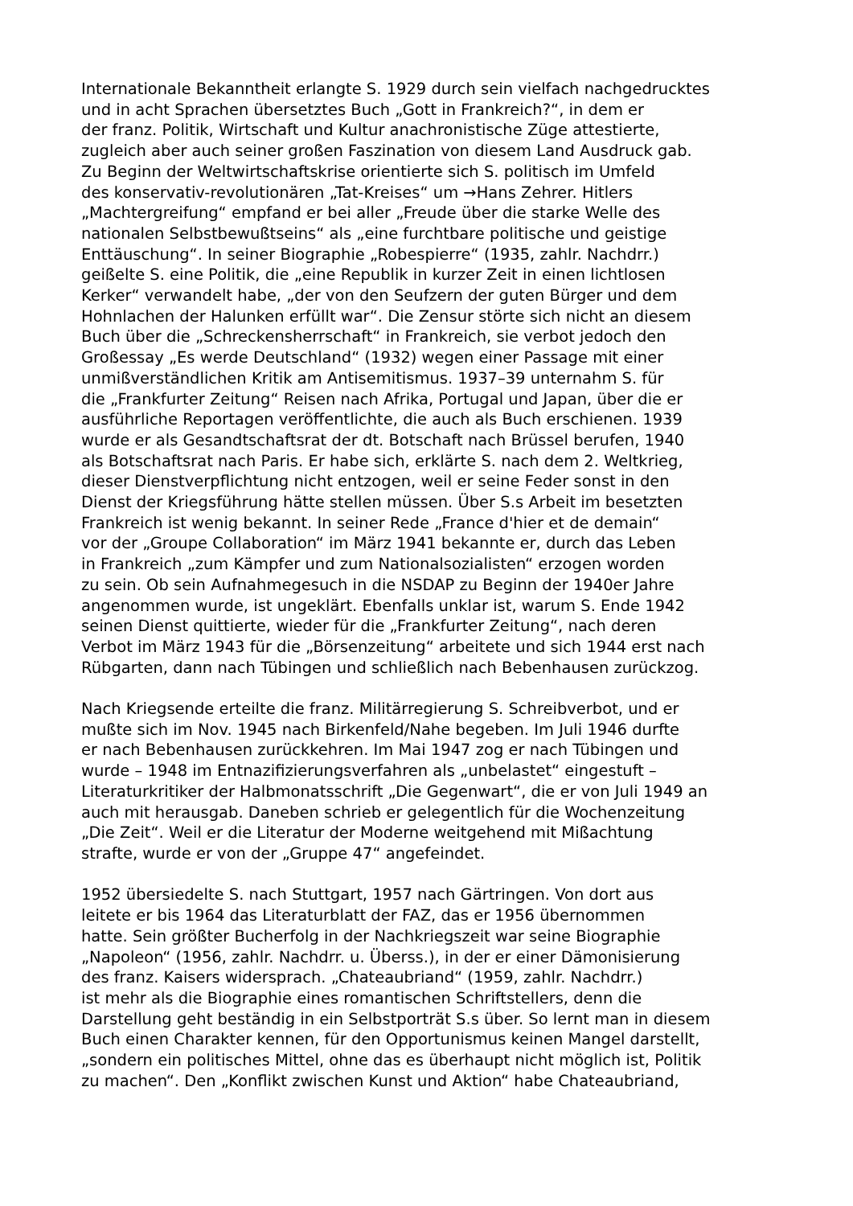Internationale Bekanntheit erlangte S. 1929 durch sein vielfach nachgedrucktes
und in acht Sprachen übersetztes Buch „Gott in Frankreich?“, in dem er
der franz. Politik, Wirtschaft und Kultur anachronistische Züge attestierte,
zugleich aber auch seiner großen Faszination von diesem Land Ausdruck gab.
Zu Beginn der Weltwirtschaftskrise orientierte sich S. politisch im Umfeld
des konservativ-revolutionären „Tat-Kreises“ um →Hans Zehrer. Hitlers
„Machtergreifung“ empfand er bei aller „Freude über die starke Welle des
nationalen Selbstbewußtseins“ als „eine furchtbare politische und geistige
Enttäuschung“. In seiner Biographie „Robespierre“ (1935, zahlr. Nachdrr.)
geißelte S. eine Politik, die „eine Republik in kurzer Zeit in einen lichtlosen
Kerker“ verwandelt habe, „der von den Seufzern der guten Bürger und dem
Hohnlachen der Halunken erfüllt war“. Die Zensur störte sich nicht an diesem
Buch über die „Schreckensherrschaft“ in Frankreich, sie verbot jedoch den
Großessay „Es werde Deutschland“ (1932) wegen einer Passage mit einer
unmißverständlichen Kritik am Antisemitismus. 1937–39 unternahm S. für
die „Frankfurter Zeitung“ Reisen nach Afrika, Portugal und Japan, über die er
ausführliche Reportagen veröffentlichte, die auch als Buch erschienen. 1939
wurde er als Gesandtschaftsrat der dt. Botschaft nach Brüssel berufen, 1940
als Botschaftsrat nach Paris. Er habe sich, erklärte S. nach dem 2. Weltkrieg,
dieser Dienstverpflichtung nicht entzogen, weil er seine Feder sonst in den
Dienst der Kriegsführung hätte stellen müssen. Über S.s Arbeit im besetzten
Frankreich ist wenig bekannt. In seiner Rede „France d'hier et de demain“
vor der „Groupe Collaboration“ im März 1941 bekannte er, durch das Leben
in Frankreich „zum Kämpfer und zum Nationalsozialisten“ erzogen worden
zu sein. Ob sein Aufnahmegesuch in die NSDAP zu Beginn der 1940er Jahre
angenommen wurde, ist ungeklärt. Ebenfalls unklar ist, warum S. Ende 1942
seinen Dienst quittierte, wieder für die „Frankfurter Zeitung“, nach deren
Verbot im März 1943 für die „Börsenzeitung“ arbeitete und sich 1944 erst nach
Rübgarten, dann nach Tübingen und schließlich nach Bebenhausen zurückzog.
Nach Kriegsende erteilte die franz. Militärregierung S. Schreibverbot, und er
mußte sich im Nov. 1945 nach Birkenfeld/Nahe begeben. Im Juli 1946 durfte
er nach Bebenhausen zurückkehren. Im Mai 1947 zog er nach Tübingen und
wurde – 1948 im Entnazifizierungsverfahren als „unbelastet“ eingestuft –
Literaturkritiker der Halbmonatsschrift „Die Gegenwart“, die er von Juli 1949 an
auch mit herausgab. Daneben schrieb er gelegentlich für die Wochenzeitung
„Die Zeit“. Weil er die Literatur der Moderne weitgehend mit Mißachtung
strafte, wurde er von der „Gruppe 47“ angefeindet.
1952 übersiedelte S. nach Stuttgart, 1957 nach Gärtringen. Von dort aus
leitete er bis 1964 das Literaturblatt der FAZ, das er 1956 übernommen
hatte. Sein größter Bucherfolg in der Nachkriegszeit war seine Biographie
„Napoleon“ (1956, zahlr. Nachdrr. u. Überss.), in der er einer Dämonisierung
des franz. Kaisers widersprach. „Chateaubriand“ (1959, zahlr. Nachdrr.)
ist mehr als die Biographie eines romantischen Schriftstellers, denn die
Darstellung geht beständig in ein Selbstporträt S.s über. So lernt man in diesem
Buch einen Charakter kennen, für den Opportunismus keinen Mangel darstellt,
„sondern ein politisches Mittel, ohne das es überhaupt nicht möglich ist, Politik
zu machen“. Den „Konflikt zwischen Kunst und Aktion“ habe Chateaubriand,